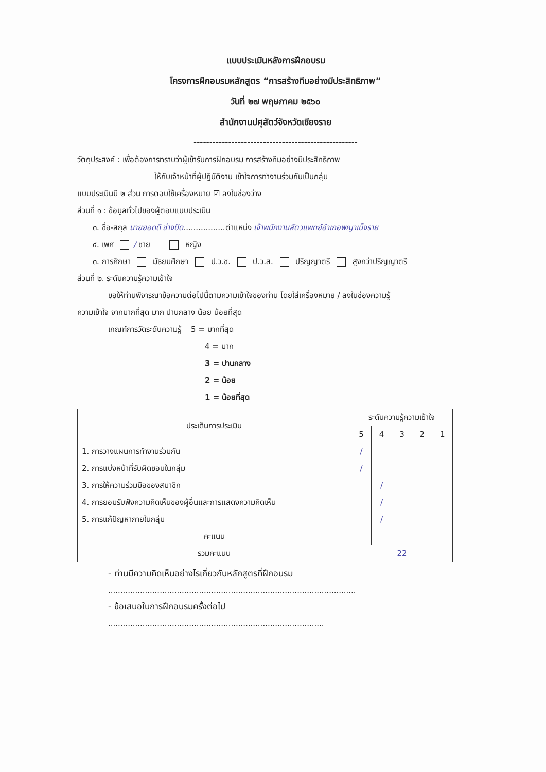แบบประเมินหลังการฝึกอบรม
โครงการฝึกอบรมหลักสูตร “การสร้างทีมอย่างมีประสิทธิภาพ”
วันที่ ๒๗ พฤษภาคม ๒๕๖๐
สำนักงานปศุสัตว์จังหวัดเชียงราย
----------------------------------------------------
วัตถุประสงค์ : เพื่อต้องการทราบว่าผู้เข้ารับการฝึกอบรม การสร้างทีมอย่างมีประสิทธิภาพ
ให้กับเจ้าหน้าที่ผู้ปฏิบัติงาน เข้าใจการทำงานร่วมกันเป็นกลุ่ม
แบบประเมินมี ๒ ส่วน การตอบใช้เครื่องหมาย ☑ ลงในช่องว่าง
ส่วนที่ ๑ : ข้อมูลทั่วไปของผู้ตอบแบบประเมิน
๓. ชื่อ-สกุล นายยอดดี ช่างปัด.................ตำแหน่ง เจ้าพนักงานสัตวแพทย์อำเภอพญาเม็งราย
๔. เพศ / ชาย หญิง
๓. การศึกษา มัธยมศึกษา ป.ว.ช. ป.ว.ส. ปริญญาตรี สูงกว่าปริญญาตรี
ส่วนที่ ๒. ระดับความรู้ความเข้าใจ
ขอให้ท่านพิจารณาข้อความต่อไปนี้ตามความเข้าใจของท่าน โดยใส่เครื่องหมาย / ลงในช่องความรู้
ความเข้าใจ จากมากที่สุด มาก ปานกลาง น้อย น้อยที่สุด
เกณฑ์การวัดระดับความรู้ 5 = มากที่สุด
4 = มาก
3 = ปานกลาง
2 = น้อย
1 = น้อยที่สุด
| ประเด็นการประเมิน | ระดับความรู้ความเข้าใจ | | | | |
| --- | --- | --- | --- | --- | --- |
| | 5 | 4 | 3 | 2 | 1 |
| 1. การวางแผนการทำงานร่วมกัน | / | | | | |
| 2. การแบ่งหน้าที่รับผิดชอบในกลุ่ม | / | | | | |
| 3. การให้ความร่วมมือของสมาชิก | | / | | | |
| 4. การยอมรับฟังความคิดเห็นของผู้อื่นและการแสดงความคิดเห็น | | / | | | |
| 5. การแก้ปัญหาภายในกลุ่ม | | / | | | |
| คะแนน | | | | | |
| รวมคะแนน | 22 | | | | |
- ท่านมีความคิดเห็นอย่างไรเกี่ยวกับหลักสูตรที่ฝึกอบรม
.....................................................................................................
- ข้อเสนอในการฝึกอบรมครั้งต่อไป
........................................................................................